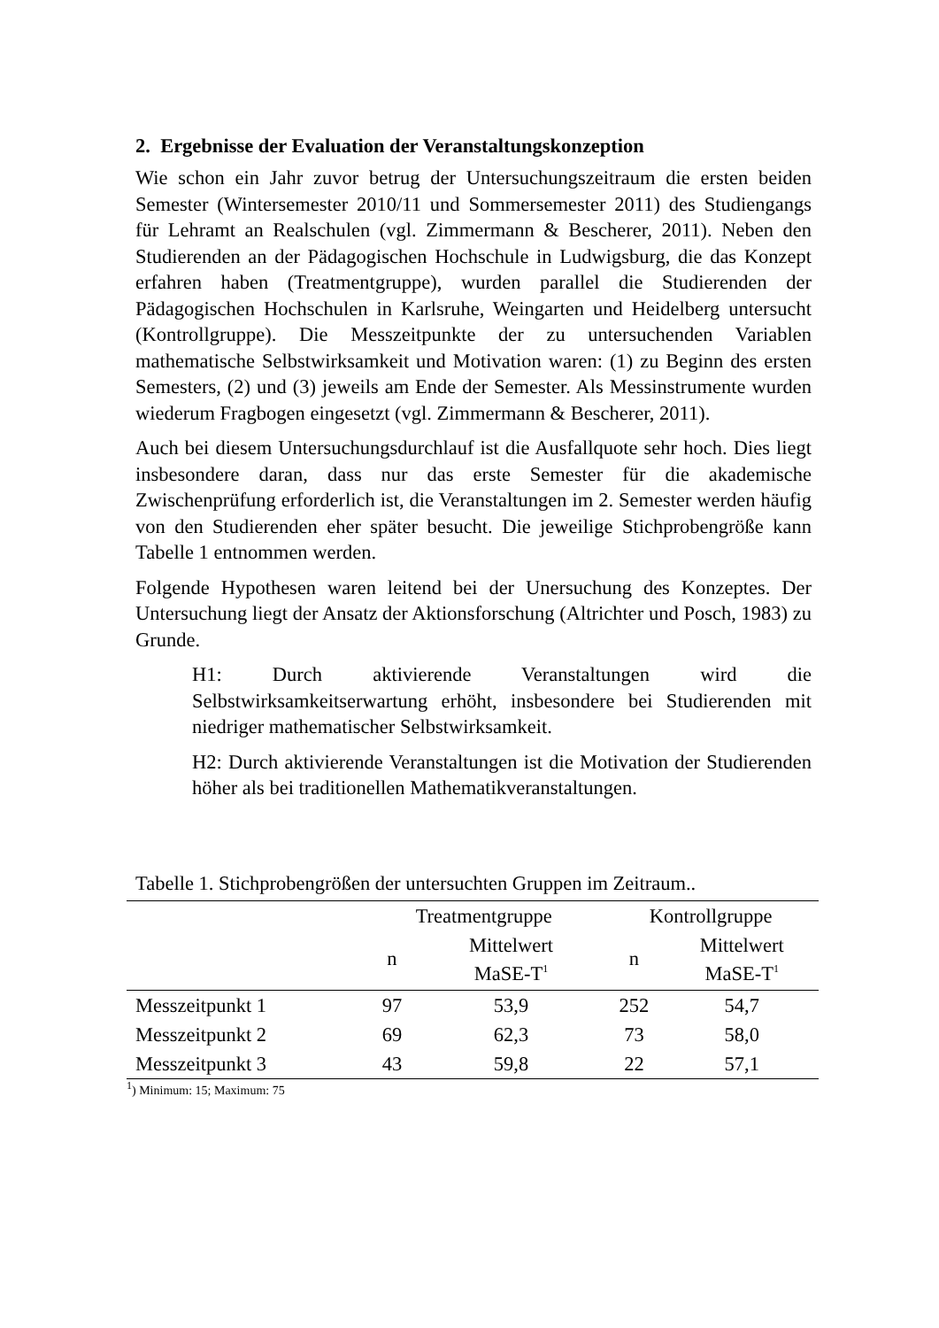2. Ergebnisse der Evaluation der Veranstaltungskonzeption
Wie schon ein Jahr zuvor betrug der Untersuchungszeitraum die ersten beiden Semester (Wintersemester 2010/11 und Sommersemester 2011) des Studiengangs für Lehramt an Realschulen (vgl. Zimmermann & Bescherer, 2011). Neben den Studierenden an der Pädagogischen Hochschule in Ludwigsburg, die das Konzept erfahren haben (Treatmentgruppe), wurden parallel die Studierenden der Pädagogischen Hochschulen in Karlsruhe, Weingarten und Heidelberg untersucht (Kontrollgruppe). Die Messzeitpunkte der zu untersuchenden Variablen mathematische Selbstwirksamkeit und Motivation waren: (1) zu Beginn des ersten Semesters, (2) und (3) jeweils am Ende der Semester. Als Messinstrumente wurden wiederum Fragbogen eingesetzt (vgl. Zimmermann & Bescherer, 2011).
Auch bei diesem Untersuchungsdurchlauf ist die Ausfallquote sehr hoch. Dies liegt insbesondere daran, dass nur das erste Semester für die akademische Zwischenprüfung erforderlich ist, die Veranstaltungen im 2. Semester werden häufig von den Studierenden eher später besucht. Die jeweilige Stichprobengröße kann Tabelle 1 entnommen werden.
Folgende Hypothesen waren leitend bei der Unersuchung des Konzeptes. Der Untersuchung liegt der Ansatz der Aktionsforschung (Altrichter und Posch, 1983) zu Grunde.
H1: Durch aktivierende Veranstaltungen wird die Selbstwirksamkeitserwartung erhöht, insbesondere bei Studierenden mit niedriger mathematischer Selbstwirksamkeit.
H2: Durch aktivierende Veranstaltungen ist die Motivation der Studierenden höher als bei traditionellen Mathematikveranstaltungen.
Tabelle 1. Stichprobengrößen der untersuchten Gruppen im Zeitraum..
| | Treatmentgruppe | | Kontrollgruppe | |
| --- | --- | --- | --- | --- |
| | n | Mittelwert MaSE-T<sup>1</sup> | n | Mittelwert MaSE-T<sup>1</sup> |
| Messzeitpunkt 1 | 97 | 53,9 | 252 | 54,7 |
| Messzeitpunkt 2 | 69 | 62,3 | 73 | 58,0 |
| Messzeitpunkt 3 | 43 | 59,8 | 22 | 57,1 |
<sup>1</sup>) Minimum: 15; Maximum: 75